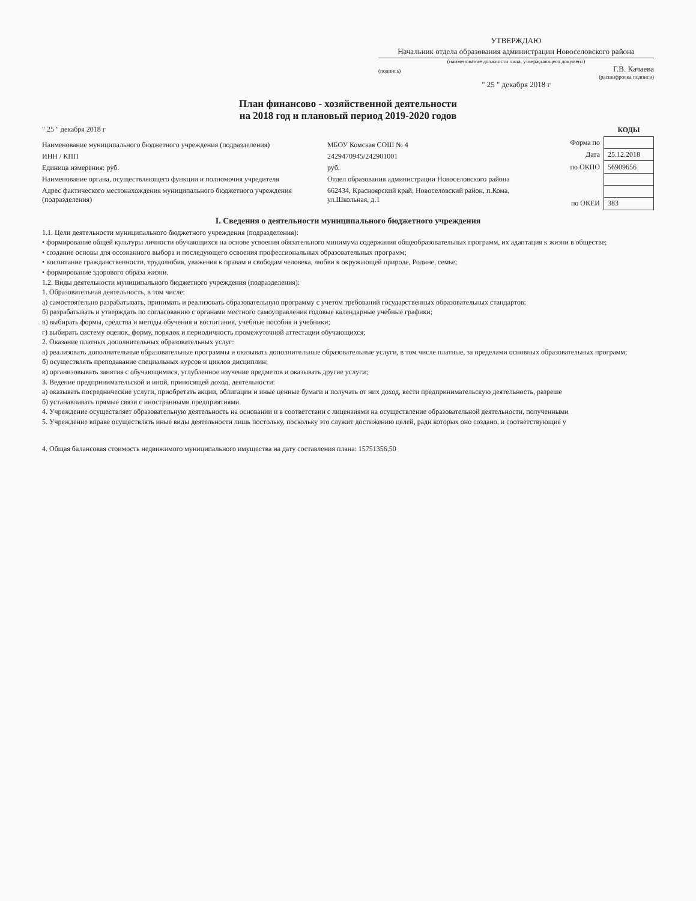УТВЕРЖДАЮ
Начальник отдела образования администрации Новоселовского района
(наименование должности лица, утверждающего документ)
(подпись) Г.В. Качаева
(расшифровка подписи)
" 25 " декабря 2018 г
План финансово - хозяйственной деятельности
на 2018 год и плановый период 2019-2020 годов
" 25 " декабря 2018 г
| Наименование муниципального бюджетного учреждения (подразделения) | МБОУ Комская СОШ № 4 |
| ИНН / КПП | 2429470945/242901001 |
| Единица измерения: руб. | руб. |
| Наименование органа, осуществляющего функции и полномочия учредителя | Отдел образования администрации Новоселовского района |
| Адрес фактического местонахождения муниципального бюджетного учреждения (подразделения) | 662434, Красноярский край, Новоселовский район, п.Кома, ул.Школьная, д.1 |
| | КОДЫ |
| --- | --- |
| Форма по | |
| Дата | 25.12.2018 |
| по ОКПО | 56909656 |
| по ОКЕИ | 383 |
I. Сведения о деятельности муниципального бюджетного учреждения
1.1. Цели деятельности муниципального бюджетного учреждения (подразделения):
• формирование общей культуры личности обучающихся на основе усвоения обязательного минимума содержания общеобразовательных программ, их адаптация к жизни в обществе;
• создание основы для осознанного выбора и последующего освоения профессиональных образовательных программ;
• воспитание гражданственности, трудолюбия, уважения к правам и свободам человека, любви к окружающей природе, Родине, семье;
• формирование здорового образа жизни.
1.2. Виды деятельности муниципального бюджетного учреждения (подразделения):
1. Образовательная деятельность, в том числе:
а) самостоятельно разрабатывать, принимать и реализовать образовательную программу с учетом требований государственных образовательных стандартов;
б) разрабатывать и утверждать по согласованию с органами местного самоуправления годовые календарные учебные графики;
в) выбирать формы, средства и методы обучения и воспитания, учебные пособия и учебники;
г) выбирать систему оценок, форму, порядок и периодичность промежуточной аттестации обучающихся;
2. Оказание платных дополнительных образовательных услуг:
а) реализовать дополнительные образовательные программы и оказывать дополнительные образовательные услуги, в том числе платные, за пределами основных образовательных программ;
б) осуществлять преподавание специальных курсов и циклов дисциплин;
в) организовывать занятия с обучающимися, углубленное изучение предметов и оказывать другие услуги;
3. Ведение предпринимательской и иной, приносящей доход, деятельности:
а) оказывать посреднические услуги, приобретать акции, облигации и иные ценные бумаги и получать от них доход, вести предпринимательскую деятельность, разреше
б) устанавливать прямые связи с иностранными предприятиями.
4. Учреждение осуществляет образовательную деятельность на основании и в соответствии с лицензиями на осуществление образовательной деятельности, полученными
5. Учреждение вправе осуществлять иные виды деятельности лишь постольку, поскольку это служит достижению целей, ради которых оно создано, и соответствующие у
4. Общая балансовая стоимость недвижимого муниципального имущества на дату составления плана: 15751356,50